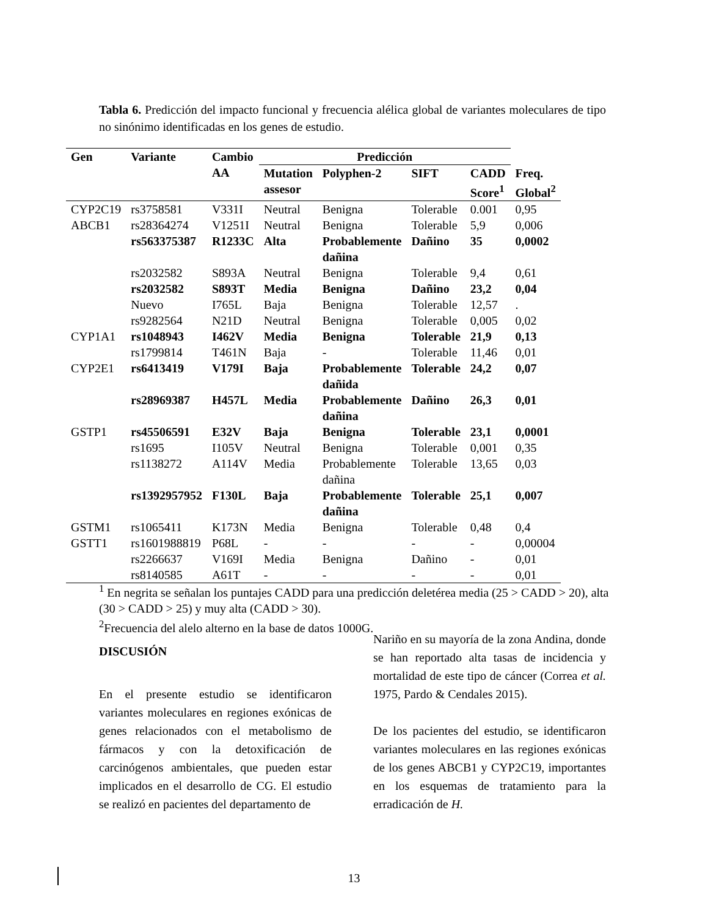Tabla 6. Predicción del impacto funcional y frecuencia alélica global de variantes moleculares de tipo no sinónimo identificadas en los genes de estudio.
| Gen | Variante | Cambio AA | Predicción | | | | |
| --- | --- | --- | --- | --- | --- | --- | --- |
| | | | Mutation assesor | Polyphen-2 | SIFT | CADD Score<sup>1</sup> | Freq. Global<sup>2</sup> |
| CYP2C19 | rs3758581 | V331I | Neutral | Benigna | Tolerable | 0.001 | 0,95 |
| ABCB1 | rs28364274 | V1251I | Neutral | Benigna | Tolerable | 5,9 | 0,006 |
| | rs563375387 | R1233C | Alta | Probablemente dañina | Dañino | 35 | 0,0002 |
| | rs2032582 | S893A | Neutral | Benigna | Tolerable | 9,4 | 0,61 |
| | rs2032582 | S893T | Media | Benigna | Dañino | 23,2 | 0,04 |
| | Nuevo | I765L | Baja | Benigna | Tolerable | 12,57 | . |
| | rs9282564 | N21D | Neutral | Benigna | Tolerable | 0,005 | 0,02 |
| CYP1A1 | rs1048943 | I462V | Media | Benigna | Tolerable | 21,9 | 0,13 |
| | rs1799814 | T461N | Baja | - | Tolerable | 11,46 | 0,01 |
| CYP2E1 | rs6413419 | V179I | Baja | Probablemente dañida | Tolerable | 24,2 | 0,07 |
| | rs28969387 | H457L | Media | Probablemente dañina | Dañino | 26,3 | 0,01 |
| GSTP1 | rs45506591 | E32V | Baja | Benigna | Tolerable | 23,1 | 0,0001 |
| | rs1695 | I105V | Neutral | Benigna | Tolerable | 0,001 | 0,35 |
| | rs1138272 | A114V | Media | Probablemente dañina | Tolerable | 13,65 | 0,03 |
| | rs1392957952 | F130L | Baja | Probablemente dañina | Tolerable | 25,1 | 0,007 |
| GSTM1 | rs1065411 | K173N | Media | Benigna | Tolerable | 0,48 | 0,4 |
| GSTT1 | rs1601988819 | P68L | - | - | - | - | 0,00004 |
| | rs2266637 | V169I | Media | Benigna | Dañino | - | 0,01 |
| | rs8140585 | A61T | - | - | - | - | 0,01 |
<sup>1</sup> En negrita se señalan los puntajes CADD para una predicción deletérea media (25 > CADD > 20), alta (30 > CADD > 25) y muy alta (CADD > 30).
<sup>2</sup> Frecuencia del alelo alterno en la base de datos 1000G.
DISCUSIÓN
En el presente estudio se identificaron variantes moleculares en regiones exónicas de genes relacionados con el metabolismo de fármacos y con la detoxificación de carcinógenos ambientales, que pueden estar implicados en el desarrollo de CG. El estudio se realizó en pacientes del departamento de
Nariño en su mayoría de la zona Andina, donde se han reportado alta tasas de incidencia y mortalidad de este tipo de cáncer (Correa et al. 1975, Pardo & Cendales 2015).
De los pacientes del estudio, se identificaron variantes moleculares en las regiones exónicas de los genes ABCB1 y CYP2C19, importantes en los esquemas de tratamiento para la erradicación de H.
13